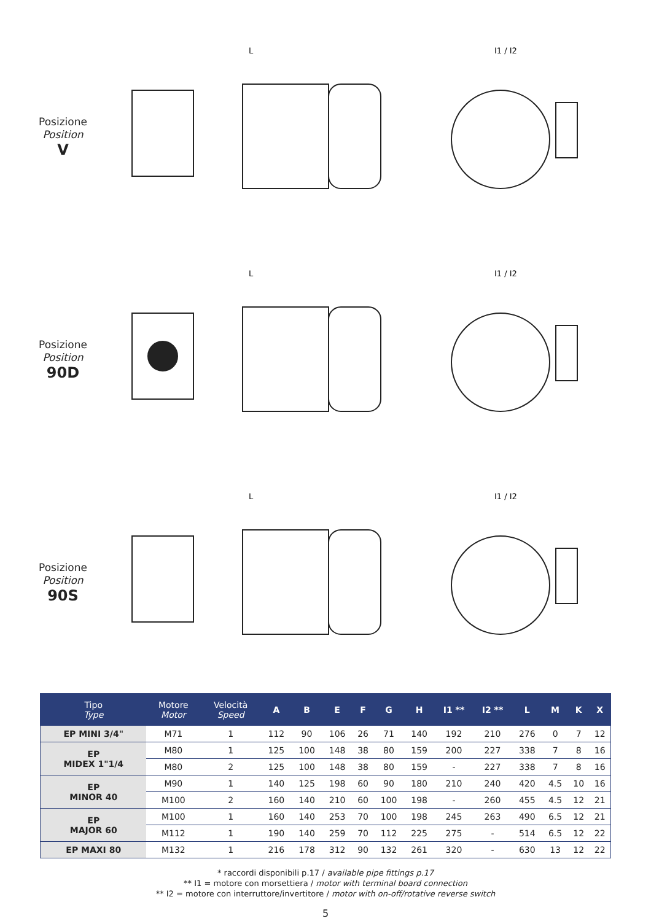Posizione
Position
V
L
I1 / I2
Posizione
Position
90D
L
I1 / I2
Posizione
Position
90S
L
I1 / I2
| Tipo Type | Motore Motor | Velocità Speed | A | B | E | F | G | H | I1 ** | I2 ** | L | M | K | X |
| --- | --- | --- | --- | --- | --- | --- | --- | --- | --- | --- | --- | --- | --- | --- |
| EP MINI 3/4" | M71 | 1 | 112 | 90 | 106 | 26 | 71 | 140 | 192 | 210 | 276 | 0 | 7 | 12 |
| EP MIDEX 1"1/4 | M80 | 1 | 125 | 100 | 148 | 38 | 80 | 159 | 200 | 227 | 338 | 7 | 8 | 16 |
| | M80 | 2 | 125 | 100 | 148 | 38 | 80 | 159 | - | 227 | 338 | 7 | 8 | 16 |
| EP MINOR 40 | M90 | 1 | 140 | 125 | 198 | 60 | 90 | 180 | 210 | 240 | 420 | 4.5 | 10 | 16 |
| | M100 | 2 | 160 | 140 | 210 | 60 | 100 | 198 | - | 260 | 455 | 4.5 | 12 | 21 |
| EP MAJOR 60 | M100 | 1 | 160 | 140 | 253 | 70 | 100 | 198 | 245 | 263 | 490 | 6.5 | 12 | 21 |
| | M112 | 1 | 190 | 140 | 259 | 70 | 112 | 225 | 275 | - | 514 | 6.5 | 12 | 22 |
| EP MAXI 80 | M132 | 1 | 216 | 178 | 312 | 90 | 132 | 261 | 320 | - | 630 | 13 | 12 | 22 |
* raccordi disponibili p.17 / available pipe fittings p.17
** I1 = motore con morsettiera / motor with terminal board connection
** I2 = motore con interruttore/invertitore / motor with on-off/rotative reverse switch
5